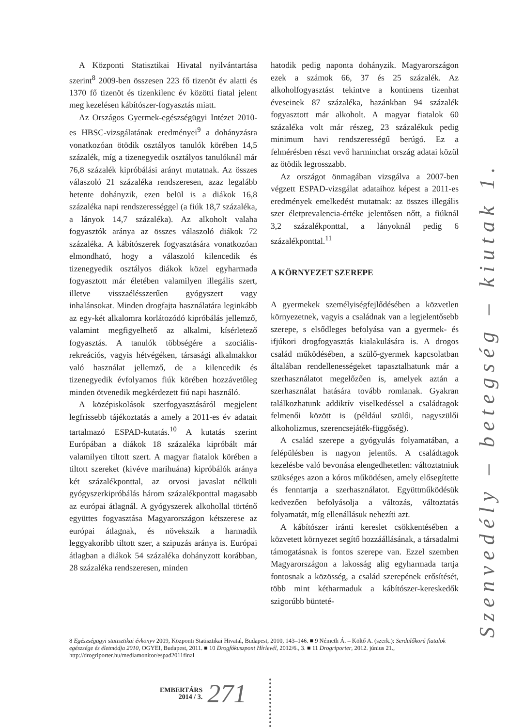A Központi Statisztikai Hivatal nyilvántartása szerint<sup>8</sup> 2009-ben összesen 223 fő tizenöt év alatti és 1370 fő tizenöt és tizenkilenc év közötti fiatal jelent meg kezelésen kábítószer-fogyasztás miatt.
Az Országos Gyermek-egészségügyi Intézet 2010-es HBSC-vizsgálatának eredményei<sup>9</sup> a dohányzásra vonatkozóan ötödik osztályos tanulók körében 14,5 százalék, míg a tizenegyedik osztályos tanulóknál már 76,8 százalék kipróbálási arányt mutatnak. Az összes válaszoló 21 százaléka rendszeresen, azaz legalább hetente dohányzik, ezen belül is a diákok 16,8 százaléka napi rendszerességgel (a fiúk 18,7 százaléka, a lányok 14,7 százaléka). Az alkoholt valaha fogyasztók aránya az összes válaszoló diákok 72 százaléka. A kábítószerek fogyasztására vonatkozóan elmondható, hogy a válaszoló kilencedik és tizenegyedik osztályos diákok közel egyharmada fogyasztott már életében valamilyen illegális szert, illetve visszaélésszerűen gyógyszert vagy inhalánsokat. Minden drogfajta használatára leginkább az egy-két alkalomra korlátozódó kipróbálás jellemző, valamint megfigyelhető az alkalmi, kísérletező fogyasztás. A tanulók többségére a szociális-rekreációs, vagyis hétvégéken, társasági alkalmakkor való használat jellemző, de a kilencedik és tizenegyedik évfolyamos fiúk körében hozzávetőleg minden ötvenedik megkérdezett fiú napi használó.
A középiskolások szerfogyasztásáról megjelent legfrissebb tájékoztatás a amely a 2011-es év adatait tartalmazó ESPAD-kutatás.<sup>10</sup> A kutatás szerint Európában a diákok 18 százaléka kipróbált már valamilyen tiltott szert. A magyar fiatalok körében a tiltott szereket (kivéve marihuána) kipróbálók aránya két százalékponttal, az orvosi javaslat nélküli gyógyszerkipróbálás három százalékponttal magasabb az európai átlagnál. A gyógyszerek alkohollal történő együttes fogyasztása Magyarországon kétszerese az európai átlagnak, és növekszik a harmadik leggyakoribb tiltott szer, a szipuzás aránya is. Európai átlagban a diákok 54 százaléka dohányzott korábban, 28 százaléka rendszeresen, minden
hatodik pedig naponta dohányzik. Magyarországon ezek a számok 66, 37 és 25 százalék. Az alkoholfogyasztást tekintve a kontinens tizenhat éveseinek 87 százaléka, hazánkban 94 százalék fogyasztott már alkoholt. A magyar fiatalok 60 százaléka volt már részeg, 23 százalékuk pedig minimum havi rendszerességű berúgó. Ez a felmérésben részt vevő harminchat ország adatai közül az ötödik legrosszabb.
Az országot önmagában vizsgálva a 2007-ben végzett ESPAD-vizsgálat adataihoz képest a 2011-es eredmények emelkedést mutatnak: az összes illegális szer életprevalencia-értéke jelentősen nőtt, a fiúknál 3,2 százalékponttal, a lányoknál pedig 6 százalékponttal.<sup>11</sup>
A KÖRNYEZET SZEREPE
A gyermekek személyiségfejlődésében a közvetlen környezetnek, vagyis a családnak van a legjelentősebb szerepe, s elsődleges befolyása van a gyermek- és ifjúkori drogfogyasztás kialakulására is. A drogos család működésében, a szülő-gyermek kapcsolatban általában rendellenességeket tapasztalhatunk már a szerhasználatot megelőzően is, amelyek aztán a szerhasználat hatására tovább romlanak. Gyakran találkozhatunk addiktív viselkedéssel a családtagok felmenői között is (például szülői, nagyszülői alkoholizmus, szerencsejáték-függőség).
A család szerepe a gyógyulás folyamatában, a felépülésben is nagyon jelentős. A családtagok kezelésbe való bevonása elengedhetetlen: változtatniuk szükséges azon a kóros működésen, amely elősegítette és fenntartja a szerhasználatot. Együttműködésük kedvezően befolyásolja a változás, változtatás folyamatát, míg ellenállásuk nehezíti azt.
A kábítószer iránti kereslet csökkentésében a közvetett környezet segítő hozzáállásának, a társadalmi támogatásnak is fontos szerepe van. Ezzel szemben Magyarországon a lakosság alig egyharmada tartja fontosnak a közösség, a család szerepének erősítését, több mint kétharmaduk a kábítószer-kereskedők szigorúbb bünteté-
8 Egészségügyi statisztikai évkönyv 2009, Központi Statisztikai Hivatal, Budapest, 2010, 143–146. ■ 9 Németh Á. – Költő A. (szerk.): Serdülőkorú fiatalok egészsége és életmódja 2010, OGYEI, Budapest, 2011. ■ 10 Drogfókuszpont Hírlevél, 2012/6., 3. ■ 11 Drogriporter, 2012. június 21., http://drogriporter.hu/mediamonitor/espad2011final
Szenvedély – betegség – kiutak 1.
EMBERTÁRS
2014 / 3.
271